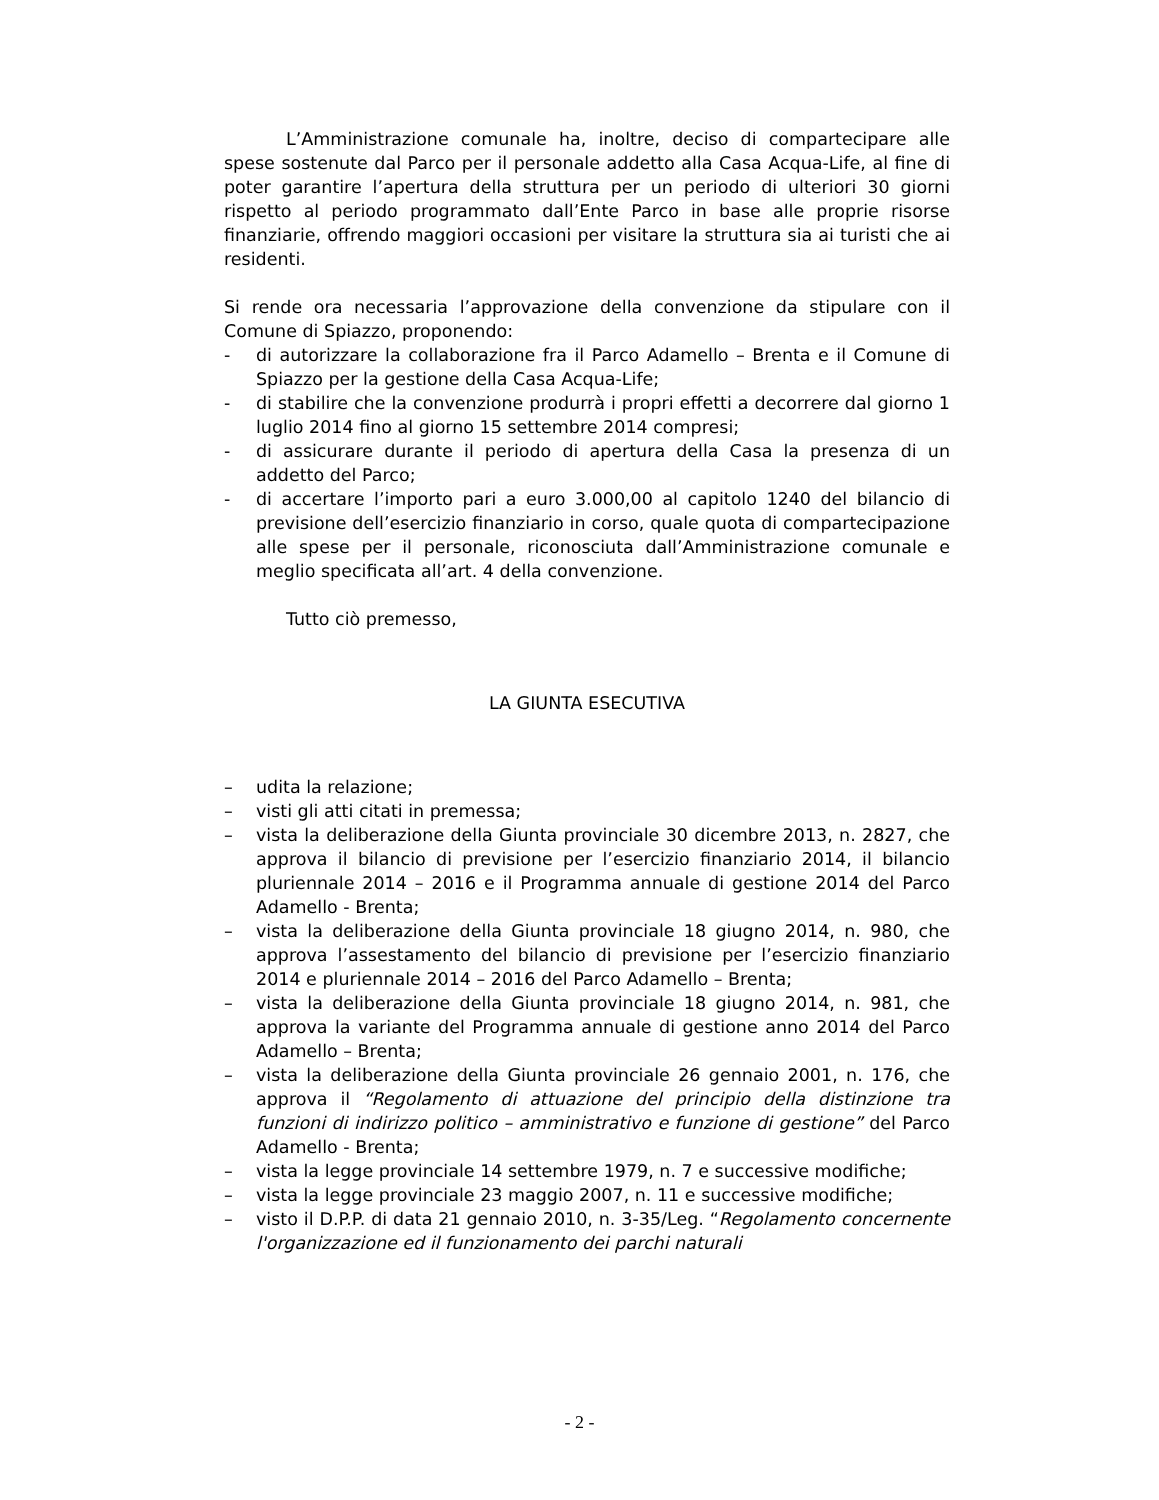L’Amministrazione comunale ha, inoltre, deciso di compartecipare alle spese sostenute dal Parco per il personale addetto alla Casa Acqua-Life, al fine di poter garantire l’apertura della struttura per un periodo di ulteriori 30 giorni rispetto al periodo programmato dall’Ente Parco in base alle proprie risorse finanziarie, offrendo maggiori occasioni per visitare la struttura sia ai turisti che ai residenti.
Si rende ora necessaria l’approvazione della convenzione da stipulare con il Comune di Spiazzo, proponendo:
- di autorizzare la collaborazione fra il Parco Adamello – Brenta e il Comune di Spiazzo per la gestione della Casa Acqua-Life;
- di stabilire che la convenzione produrrà i propri effetti a decorrere dal giorno 1 luglio 2014 fino al giorno 15 settembre 2014 compresi;
- di assicurare durante il periodo di apertura della Casa la presenza di un addetto del Parco;
- di accertare l’importo pari a euro 3.000,00 al capitolo 1240 del bilancio di previsione dell’esercizio finanziario in corso, quale quota di compartecipazione alle spese per il personale, riconosciuta dall’Amministrazione comunale e meglio specificata all’art. 4 della convenzione.
Tutto ciò premesso,
LA GIUNTA ESECUTIVA
– udita la relazione;
– visti gli atti citati in premessa;
– vista la deliberazione della Giunta provinciale 30 dicembre 2013, n. 2827, che approva il bilancio di previsione per l’esercizio finanziario 2014, il bilancio pluriennale 2014 – 2016 e il Programma annuale di gestione 2014 del Parco Adamello - Brenta;
– vista la deliberazione della Giunta provinciale 18 giugno 2014, n. 980, che approva l’assestamento del bilancio di previsione per l’esercizio finanziario 2014 e pluriennale 2014 – 2016 del Parco Adamello – Brenta;
– vista la deliberazione della Giunta provinciale 18 giugno 2014, n. 981, che approva la variante del Programma annuale di gestione anno 2014 del Parco Adamello – Brenta;
– vista la deliberazione della Giunta provinciale 26 gennaio 2001, n. 176, che approva il “Regolamento di attuazione del principio della distinzione tra funzioni di indirizzo politico – amministrativo e funzione di gestione” del Parco Adamello - Brenta;
– vista la legge provinciale 14 settembre 1979, n. 7 e successive modifiche;
– vista la legge provinciale 23 maggio 2007, n. 11 e successive modifiche;
– visto il D.P.P. di data 21 gennaio 2010, n. 3-35/Leg. “Regolamento concernente l'organizzazione ed il funzionamento dei parchi naturali
- 2 -